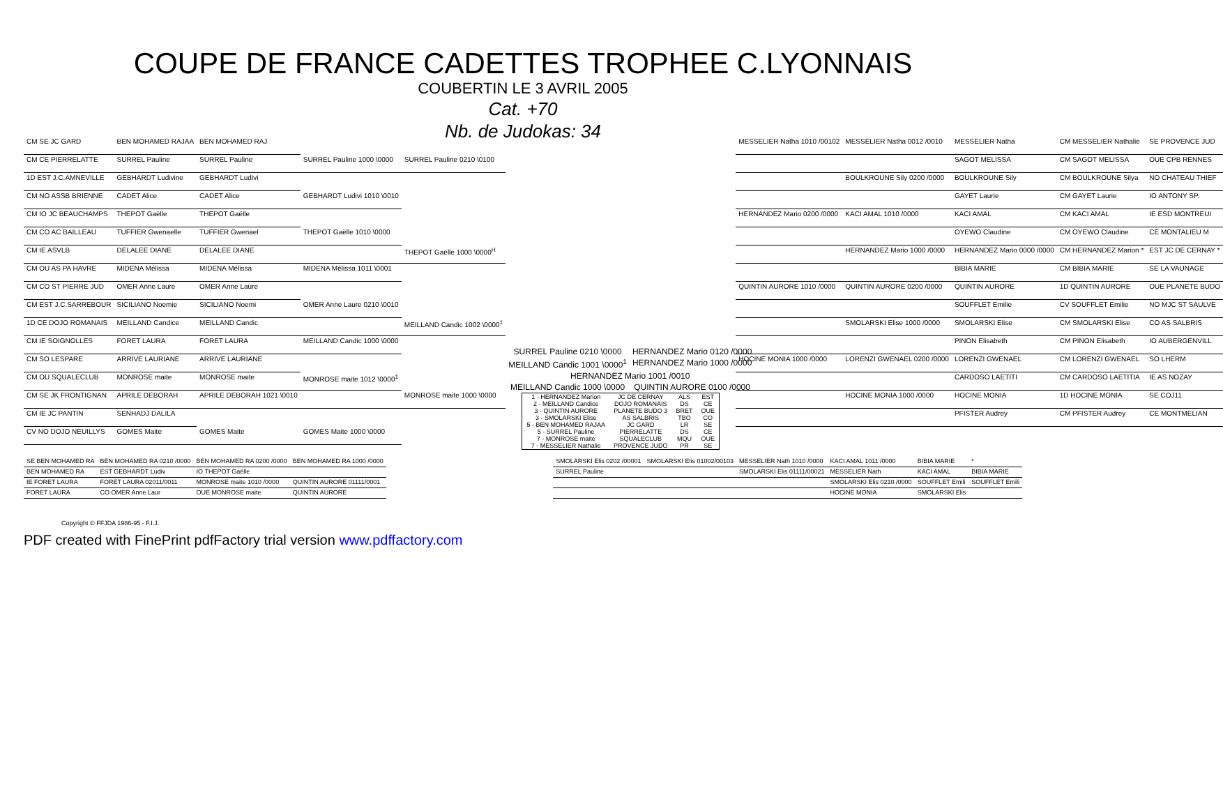COUPE DE FRANCE CADETTES TROPHEE C.LYONNAIS
COUBERTIN LE 3 AVRIL 2005
Cat. +70
Nb. de Judokas: 34
| CM SE JC GARD | BEN MOHAMED RAJAA | BEN MOHAMED RAJ | | |
| CM CE PIERRELATTE | SURREL Pauline | SURREL Pauline | SURREL Pauline 1000 \0000 | SURREL Pauline 0210 \0100 |
| 1D EST J.C.AMNEVILLE | GEBHARDT Ludivine | GEBHARDT Ludivi | | |
| CM NO ASSB BRIENNE | CADET Alice | CADET Alice | GEBHARDT Ludivi 1010 \0010 | |
| CM IO JC BEAUCHAMPS | THEPOT Gaëlle | THEPOT Gaëlle | | |
| CM CO AC BAILLEAU | TUFFIER Gwenaelle | TUFFIER Gwenael | THEPOT Gaëlle 1010 \0000 | |
| CM IE ASVLB | DELALEE DIANE | DELALEE DIANE | | THEPOT Gaëlle 1000 \0000<sup>H</sup> |
| CM OU AS PA HAVRE | MIDENA Mélissa | MIDENA Mélissa | MIDENA Mélissa 1011 \0001 | |
| CM CO ST PIERRE JUD | OMER Anne Laure | OMER Anne Laure | | |
| CM EST J.C.SARREBOUR | SICILIANO Noemie | SICILIANO Noemi | OMER Anne Laure 0210 \0010 | |
| 1D CE DOJO ROMANAIS | MEILLAND Candice | MEILLAND Candic | | MEILLAND Candic 1002 \0000<sup>1</sup> |
| CM IE SOIGNOLLES | FORET LAURA | FORET LAURA | MEILLAND Candic 1000 \0000 | |
| CM SO LESPARE | ARRIVE LAURIANE | ARRIVE LAURIANE | | |
| CM OU SQUALECLUB | MONROSE maite | MONROSE maite | MONROSE maite 1012 \0000<sup>1</sup> | |
| CM SE JK FRONTIGNAN | APRILE DEBORAH | APRILE DEBORAH 1021 \0010 | | MONROSE maite 1000 \0000 |
| CM IE JC PANTIN | SENHADJ DALILA | | | |
| CV NO DOJO NEUILLYS | GOMES Maite | GOMES Maite | GOMES Maite 1000 \0000 | |
| SURREL Pauline 0210 \0000 | HERNANDEZ Mario 0120 /0000 |
| MEILLAND Candic 1001 \0000<sup>1</sup> | HERNANDEZ Mario 1000 /0000 |
| HERNANDEZ Mario 1001 /0010 | |
| MEILLAND Candic 1000 \0000 | QUINTIN AURORE 0100 /0000 |
| 1 - HERNANDEZ Marion | JC DE CERNAY | ALS | EST |
| 2 - MEILLAND Candice | DOJO ROMANAIS | DS | CE |
| 3 - QUINTIN AURORE | PLANETE BUDO 3 | BRET | OUE |
| 3 - SMOLARSKI Elise | AS SALBRIS | TBO | CO |
| 5 - BEN MOHAMED RAJAA | JC GARD | LR | SE |
| 5 - SURREL Pauline | PIERRELATTE | DS | CE |
| 7 - MONROSE maite | SQUALECLUB | MQU | OUE |
| 7 - MESSELIER Nathalie | PROVENCE JUDO | PR | SE |
| MESSELIER Natha 1010 /00102 | MESSELIER Natha 0012 /0010 | MESSELIER Natha | CM MESSELIER Nathalie | SE PROVENCE JUD |
| | | SAGOT MELISSA | CM SAGOT MELISSA | OUE CPB RENNES |
| | BOULKROUNE Sily 0200 /0000 | BOULKROUNE Sily | CM BOULKROUNE Silya | NO CHATEAU THIEF |
| | | GAYET Laurie | CM GAYET Laurie | IO ANTONY SP. |
| HERNANDEZ Mario 0200 /0000 | KACI AMAL 1010 /0000 | KACI AMAL | CM KACI AMAL | IE ESD MONTREUI |
| | | OYEWO Claudine | CM OYEWO Claudine | CE MONTALIEU M |
| | HERNANDEZ Mario 1000 /0000 | HERNANDEZ Mario 0000 /0000 | CM HERNANDEZ Marion * | EST JC DE CERNAY * |
| | | BIBIA MARIE | CM BIBIA MARIE | SE LA VAUNAGE |
| QUINTIN AURORE 1010 /0000 | QUINTIN AURORE 0200 /0000 | QUINTIN AURORE | 1D QUINTIN AURORE | OUE PLANETE BUDO |
| | | SOUFFLET Emilie | CV SOUFFLET Emilie | NO MJC ST SAULVE |
| | SMOLARSKI Elise 1000 /0000 | SMOLARSKI Elise | CM SMOLARSKI Elise | CO AS SALBRIS |
| | | PINON Elisabeth | CM PINON Elisabeth | IO AUBERGENVILL |
| HOCINE MONIA 1000 /0000 | LORENZI GWENAEL 0200 /0000 | LORENZI GWENAEL | CM LORENZI GWENAEL | SO LHERM |
| | | CARDOSO LAETITI | CM CARDOSO LAETITIA | IE AS NOZAY |
| | HOCINE MONIA 1000 /0000 | HOCINE MONIA | 1D HOCINE MONIA | SE COJ11 |
| | | PFISTER Audrey | CM PFISTER Audrey | CE MONTMELIAN |
| SE BEN MOHAMED RA | BEN MOHAMED RA 0210 /0000 | BEN MOHAMED RA 0200 /0000 | BEN MOHAMED RA 1000 /0000 |
| BEN MOHAMED RA | EST GEBHARDT Ludiv | IO THEPOT Gaëlle | |
| IE FORET LAURA | FORET LAURA 02011/0011 | MONROSE maite 1010 /0000 | QUINTIN AURORE 01111/0001 |
| FORET LAURA | CO OMER Anne Laur | OUE MONROSE maite | QUINTIN AURORE |
| SMOLARSKI Elis 0202 /00001 | SMOLARSKI Elis 01002/00103 | MESSELIER Nath 1010 /0000 | KACI AMAL 1011 /0000 | BIBIA MARIE | * |
| SURREL Pauline | | SMOLARSKI Elis 01111/00021 | MESSELIER Nath | KACI AMAL | BIBIA MARIE |
| | | | SMOLARSKI Elis 0210 /0000 | SOUFFLET Emili | SOUFFLET Emili |
| | | | HOCINE MONIA | SMOLARSKI Elis | |
Copyright © FFJDA 1986-95 - F.I.J.
PDF created with FinePrint pdfFactory trial version www.pdffactory.com